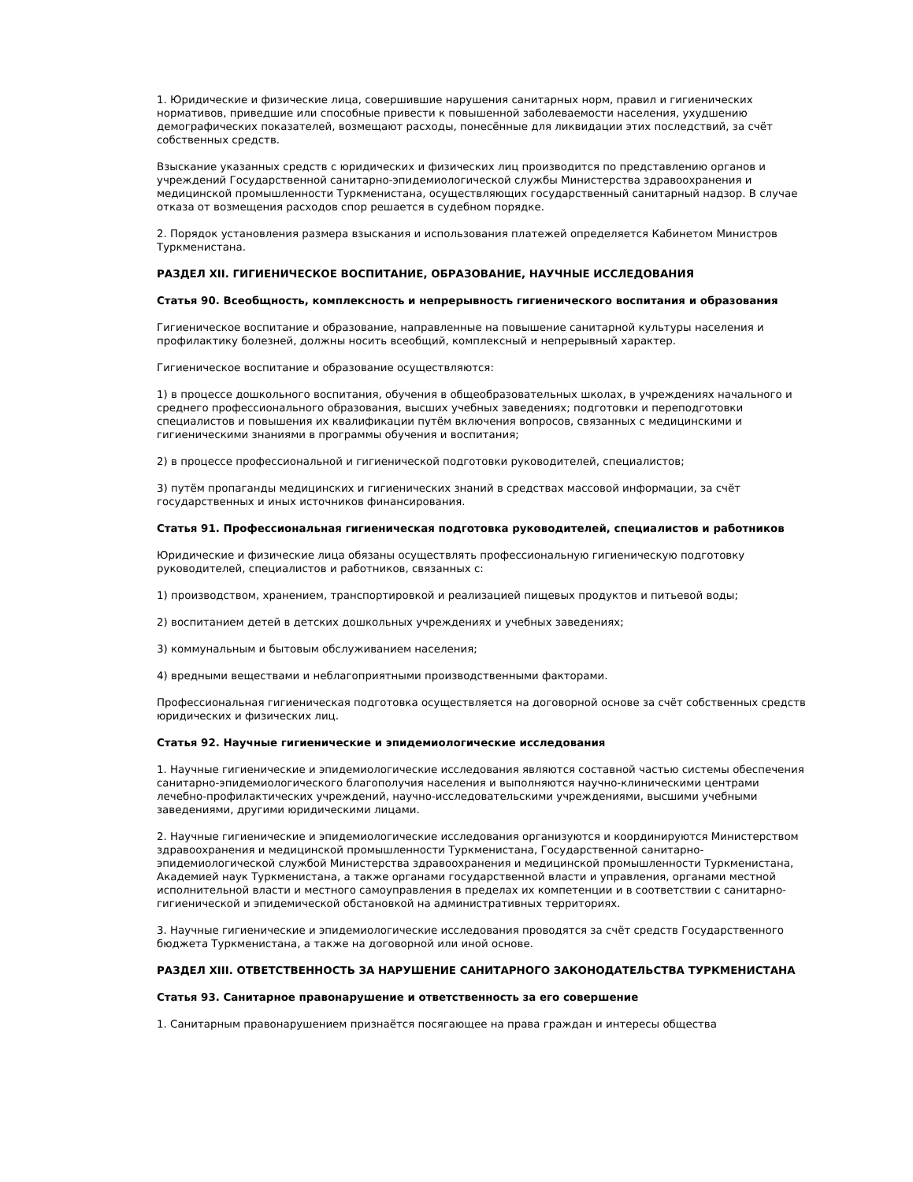1. Юридические и физические лица, совершившие нарушения санитарных норм, правил и гигиенических нормативов, приведшие или способные привести к повышенной заболеваемости населения, ухудшению демографических показателей, возмещают расходы, понесённые для ликвидации этих последствий, за счёт собственных средств.
Взыскание указанных средств с юридических и физических лиц производится по представлению органов и учреждений Государственной санитарно-эпидемиологической службы Министерства здравоохранения и медицинской промышленности Туркменистана, осуществляющих государственный санитарный надзор. В случае отказа от возмещения расходов спор решается в судебном порядке.
2. Порядок установления размера взыскания и использования платежей определяется Кабинетом Министров Туркменистана.
РАЗДЕЛ XII. ГИГИЕНИЧЕСКОЕ ВОСПИТАНИЕ, ОБРАЗОВАНИЕ, НАУЧНЫЕ ИССЛЕДОВАНИЯ
Статья 90. Всеобщность, комплексность и непрерывность гигиенического воспитания и образования
Гигиеническое воспитание и образование, направленные на повышение санитарной культуры населения и профилактику болезней, должны носить всеобщий, комплексный и непрерывный характер.
Гигиеническое воспитание и образование осуществляются:
1) в процессе дошкольного воспитания, обучения в общеобразовательных школах, в учреждениях начального и среднего профессионального образования, высших учебных заведениях; подготовки и переподготовки специалистов и повышения их квалификации путём включения вопросов, связанных с медицинскими и гигиеническими знаниями в программы обучения и воспитания;
2) в процессе профессиональной и гигиенической подготовки руководителей, специалистов;
3) путём пропаганды медицинских и гигиенических знаний в средствах массовой информации, за счёт государственных и иных источников финансирования.
Статья 91. Профессиональная гигиеническая подготовка руководителей, специалистов и работников
Юридические и физические лица обязаны осуществлять профессиональную гигиеническую подготовку руководителей, специалистов и работников, связанных с:
1) производством, хранением, транспортировкой и реализацией пищевых продуктов и питьевой воды;
2) воспитанием детей в детских дошкольных учреждениях и учебных заведениях;
3) коммунальным и бытовым обслуживанием населения;
4) вредными веществами и неблагоприятными производственными факторами.
Профессиональная гигиеническая подготовка осуществляется на договорной основе за счёт собственных средств юридических и физических лиц.
Статья 92. Научные гигиенические и эпидемиологические исследования
1. Научные гигиенические и эпидемиологические исследования являются составной частью системы обеспечения санитарно-эпидемиологического благополучия населения и выполняются научно-клиническими центрами лечебно-профилактических учреждений, научно-исследовательскими учреждениями, высшими учебными заведениями, другими юридическими лицами.
2. Научные гигиенические и эпидемиологические исследования организуются и координируются Министерством здравоохранения и медицинской промышленности Туркменистана, Государственной санитарно-эпидемиологической службой Министерства здравоохранения и медицинской промышленности Туркменистана, Академией наук Туркменистана, а также органами государственной власти и управления, органами местной исполнительной власти и местного самоуправления в пределах их компетенции и в соответствии с санитарно-гигиенической и эпидемической обстановкой на административных территориях.
3. Научные гигиенические и эпидемиологические исследования проводятся за счёт средств Государственного бюджета Туркменистана, а также на договорной или иной основе.
РАЗДЕЛ XIII. ОТВЕТСТВЕННОСТЬ ЗА НАРУШЕНИЕ САНИТАРНОГО ЗАКОНОДАТЕЛЬСТВА ТУРКМЕНИСТАНА
Статья 93. Санитарное правонарушение и ответственность за его совершение
1. Санитарным правонарушением признаётся посягающее на права граждан и интересы общества